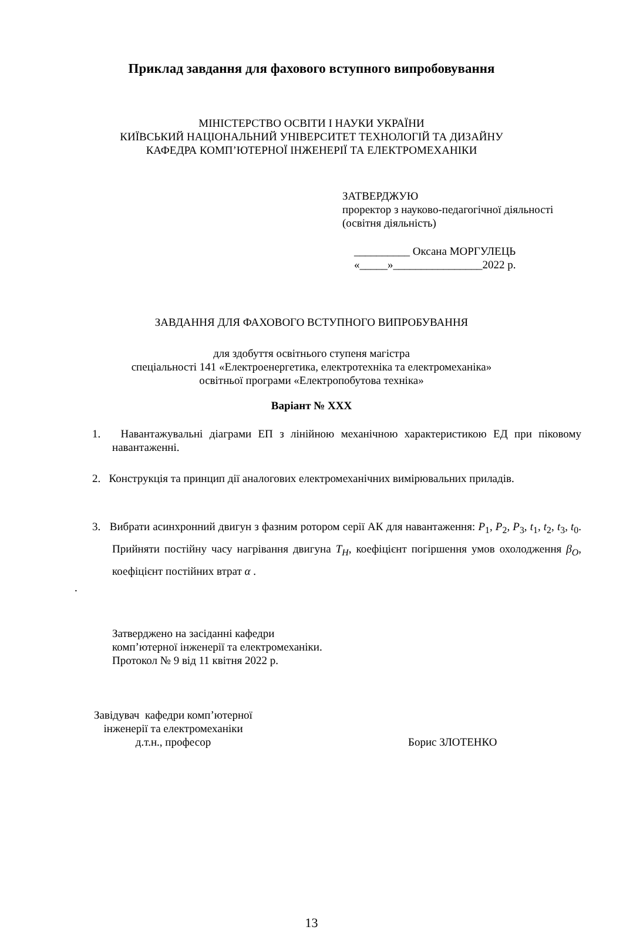Приклад завдання для фахового вступного випробовування
МІНІСТЕРСТВО ОСВІТИ І НАУКИ УКРАЇНИ
КИЇВСЬКИЙ НАЦІОНАЛЬНИЙ УНІВЕРСИТЕТ ТЕХНОЛОГІЙ ТА ДИЗАЙНУ
КАФЕДРА КОМП’ЮТЕРНОЇ ІНЖЕНЕРІЇ ТА ЕЛЕКТРОМЕХАНІКИ
ЗАТВЕРДЖУЮ
проректор з науково-педагогічної діяльності
(освітня діяльність)
__________ Оксана МОРГУЛЕЦЬ
«_____»________________2022 р.
ЗАВДАННЯ ДЛЯ ФАХОВОГО ВСТУПНОГО ВИПРОБУВАННЯ
для здобуття освітнього ступеня магістра
спеціальності 141 «Електроенергетика, електротехніка та електромеханіка»
освітньої програми «Електропобутова техніка»
Варіант № ХХХ
1. Навантажувальні діаграми ЕП з лінійною механічною характеристикою ЕД при піковому навантаженні.
2. Конструкція та принцип дії аналогових електромеханічних вимірювальних приладів.
3. Вибрати асинхронний двигун з фазним ротором серії АК для навантаження: P<sub>1</sub>, P<sub>2</sub>, P<sub>3</sub>, t<sub>1</sub>, t<sub>2</sub>, t<sub>3</sub>, t<sub>0</sub>. Прийняти постійну часу нагрівання двигуна T<sub>H</sub>, коефіцієнт погіршення умов охолодження β<sub>O</sub>, коефіцієнт постійних втрат α .
.
Затверджено на засіданні кафедри
комп’ютерної інженерії та електромеханіки.
Протокол № 9 від 11 квітня 2022 р.
Завідувач кафедри комп’ютерної
інженерії та електромеханіки
д.т.н., професор
Борис ЗЛОТЕНКО
13